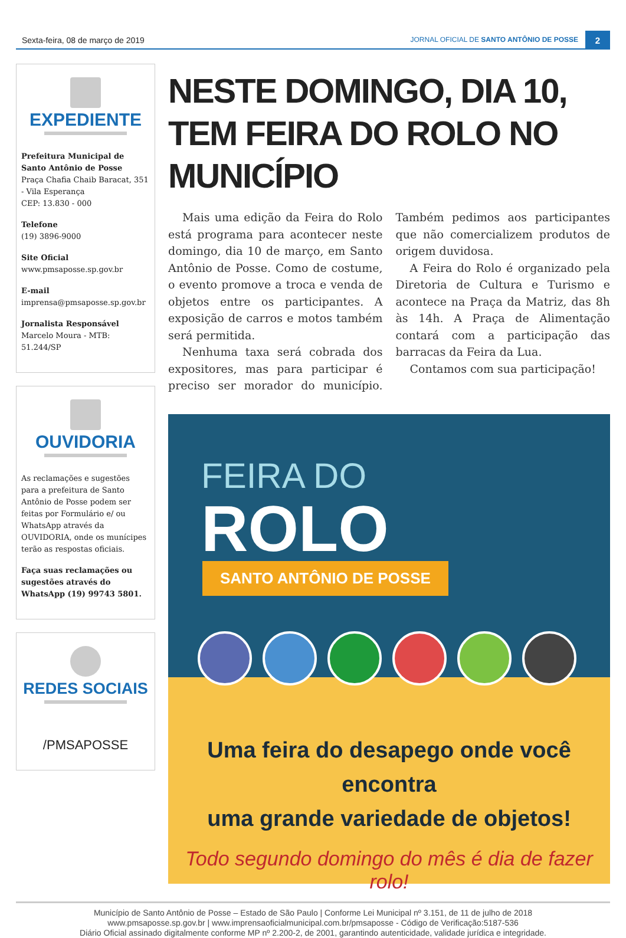Sexta-feira, 08 de março de 2019
JORNAL OFICIAL DE SANTO ANTÔNIO DE POSSE
2
EXPEDIENTE
Prefeitura Municipal de Santo Antônio de Posse
Praça Chafia Chaib Baracat, 351 - Vila Esperança
CEP: 13.830 - 000
Telefone
(19) 3896-9000
Site Oficial
www.pmsaposse.sp.gov.br
E-mail
imprensa@pmsaposse.sp.gov.br
Jornalista Responsável
Marcelo Moura - MTB: 51.244/SP
OUVIDORIA
As reclamações e sugestões para a prefeitura de Santo Antônio de Posse podem ser feitas por Formulário e/ ou WhatsApp através da OUVIDORIA, onde os munícipes terão as respostas oficiais.
Faça suas reclamações ou sugestões através do WhatsApp (19) 99743 5801.
REDES SOCIAIS
/PMSAPOSSE
NESTE DOMINGO, DIA 10, TEM FEIRA DO ROLO NO MUNICÍPIO
Mais uma edição da Feira do Rolo está programa para acontecer neste domingo, dia 10 de março, em Santo Antônio de Posse. Como de costume, o evento promove a troca e venda de objetos entre os participantes. A exposição de carros e motos também será permitida.
Nenhuma taxa será cobrada dos expositores, mas para participar é preciso ser morador do município. Também pedimos aos participantes que não comercializem produtos de origem duvidosa.
A Feira do Rolo é organizado pela Diretoria de Cultura e Turismo e acontece na Praça da Matriz, das 8h às 14h. A Praça de Alimentação contará com a participação das barracas da Feira da Lua.
Contamos com sua participação!
FEIRA DO
ROLO
SANTO ANTÔNIO DE POSSE
Uma feira do desapego onde você encontra
uma grande variedade de objetos!
Todo segundo domingo do mês é dia de fazer rolo!
Município de Santo Antônio de Posse – Estado de São Paulo | Conforme Lei Municipal nº 3.151, de 11 de julho de 2018
www.pmsaposse.sp.gov.br | www.imprensaoficialmunicipal.com.br/pmsaposse - Código de Verificação:5187-536
Diário Oficial assinado digitalmente conforme MP nº 2.200-2, de 2001, garantindo autenticidade, validade jurídica e integridade.